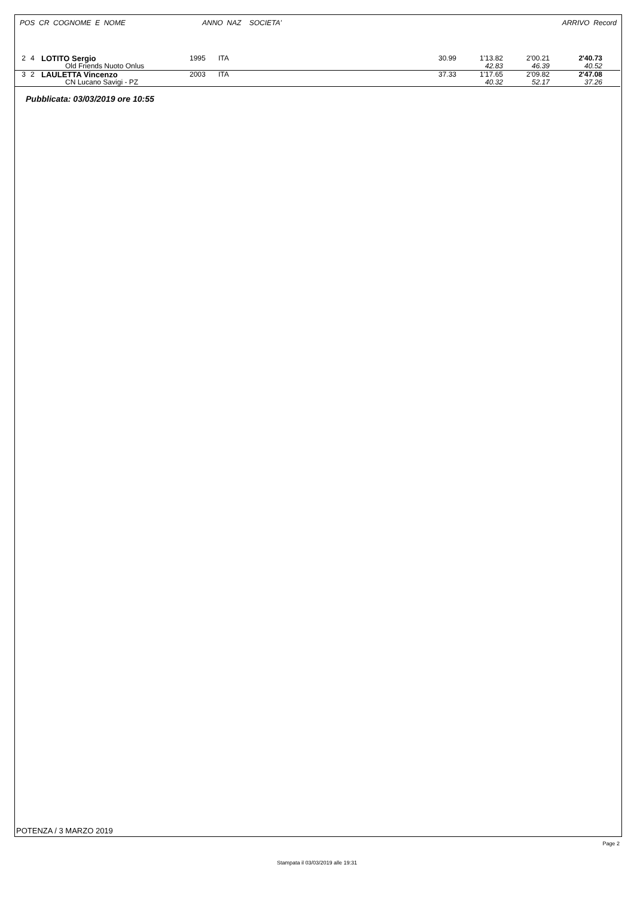POS CR COGNOME E NOME ANNO NAZ SOCIETA' ARRIVO Record
| 2 | 4 | LOTITO Sergio | 1995 | ITA | 30.99 | 1'13.82 | 2'00.21 | 2'40.73 | |
| | | Old Friends Nuoto Onlus | | | | 42.83 | 46.39 | 40.52 | |
| 3 | 2 | LAULETTA Vincenzo | 2003 | ITA | 37.33 | 1'17.65 | 2'09.82 | 2'47.08 | |
| | | CN Lucano Savigi - PZ | | | | 40.32 | 52.17 | 37.26 | |
Pubblicata: 03/03/2019 ore 10:55
POTENZA / 3 MARZO 2019
Page 2
Stampata il 03/03/2019 alle 19:31